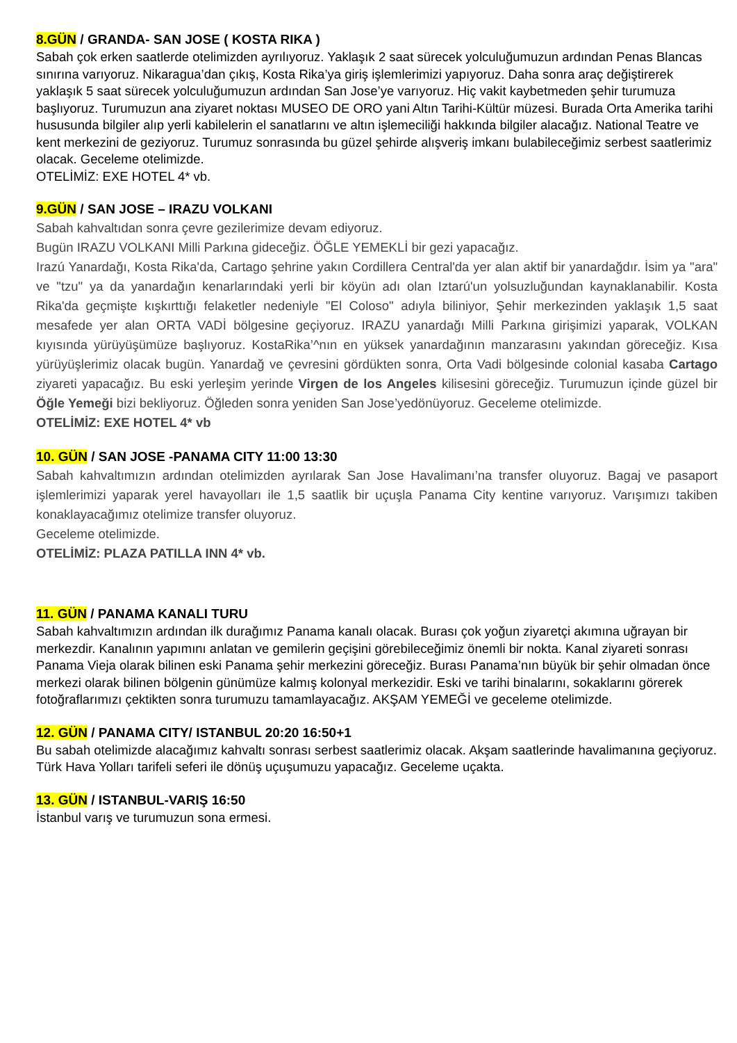8.GÜN / GRANDA- SAN JOSE ( KOSTA RIKA )
Sabah çok erken saatlerde otelimizden ayrılıyoruz. Yaklaşık 2 saat sürecek yolculuğumuzun ardından Penas Blancas sınırına varıyoruz. Nikaragua’dan çıkış, Kosta Rika’ya giriş işlemlerimizi yapıyoruz. Daha sonra araç değiştirerek yaklaşık 5 saat sürecek yolculuğumuzun ardından San Jose’ye varıyoruz. Hiç vakit kaybetmeden şehir turumuza başlıyoruz. Turumuzun ana ziyaret noktası MUSEO DE ORO yani Altın Tarihi-Kültür müzesi. Burada Orta Amerika tarihi hususunda bilgiler alıp yerli kabilelerin el sanatlarını ve altın işlemeciliği hakkında bilgiler alacağız. National Teatre ve kent merkezini de geziyoruz. Turumuz sonrasında bu güzel şehirde alışveriş imkanı bulabileceğimiz serbest saatlerimiz olacak. Geceleme otelimizde.
OTELİMİZ: EXE HOTEL 4* vb.
9.GÜN / SAN JOSE – IRAZU VOLKANI
Sabah kahvaltıdan sonra çevre gezilerimize devam ediyoruz.
Bugün IRAZU VOLKANI Milli Parkına gideceğiz. ÖĞLE YEMEKLİ bir gezi yapacağız.
Irazú Yanardağı, Kosta Rika'da, Cartago şehrine yakın Cordillera Central'da yer alan aktif bir yanardağdır. İsim ya "ara" ve "tzu" ya da yanardağın kenarlarındaki yerli bir köyün adı olan Iztarú'un yolsuzluğundan kaynaklanabilir. Kosta Rika'da geçmişte kışkırttığı felaketler nedeniyle "El Coloso" adıyla biliniyor, Şehir merkezinden yaklaşık 1,5 saat mesafede yer alan ORTA VADİ bölgesine geçiyoruz. IRAZU yanardağı Milli Parkına girişimizi yaparak, VOLKAN kıyısında yürüyüşümüze başlıyoruz. KostaRika’^nın en yüksek yanardağının manzarasını yakından göreceğiz. Kısa yürüyüşlerimiz olacak bugün. Yanardağ ve çevresini gördükten sonra, Orta Vadi bölgesinde colonial kasaba Cartago ziyareti yapacağız. Bu eski yerleşim yerinde Virgen de los Angeles kilisesini göreceğiz. Turumuzun içinde güzel bir Öğle Yemeği bizi bekliyoruz. Öğleden sonra yeniden San Jose’yedönüyoruz. Geceleme otelimizde.
OTELİMİZ: EXE HOTEL 4* vb
10. GÜN / SAN JOSE -PANAMA CITY 11:00 13:30
Sabah kahvaltımızın ardından otelimizden ayrılarak San Jose Havalimanı’na transfer oluyoruz. Bagaj ve pasaport işlemlerimizi yaparak yerel havayolları ile 1,5 saatlik bir uçuşla Panama City kentine varıyoruz. Varışımızı takiben konaklayacağımız otelimize transfer oluyoruz.
Geceleme otelimizde.
OTELİMİZ: PLAZA PATILLA INN 4* vb.
11. GÜN / PANAMA KANALI TURU
Sabah kahvaltımızın ardından ilk durağımız Panama kanalı olacak. Burası çok yoğun ziyaretçi akımına uğrayan bir merkezdir. Kanalının yapımını anlatan ve gemilerin geçişini görebileceğimiz önemli bir nokta. Kanal ziyareti sonrası Panama Vieja olarak bilinen eski Panama şehir merkezini göreceğiz. Burası Panama’nın büyük bir şehir olmadan önce merkezi olarak bilinen bölgenin günümüze kalmış kolonyal merkezidir. Eski ve tarihi binalarını, sokaklarını görerek fotoğraflarımızı çektikten sonra turumuzu tamamlayacağız. AKŞAM YEMEĞİ ve geceleme otelimizde.
12. GÜN / PANAMA CITY/ ISTANBUL 20:20 16:50+1
Bu sabah otelimizde alacağımız kahvaltı sonrası serbest saatlerimiz olacak. Akşam saatlerinde havalimanına geçiyoruz. Türk Hava Yolları tarifeli seferi ile dönüş uçuşumuzu yapacağız. Geceleme uçakta.
13. GÜN / ISTANBUL-VARIŞ 16:50
İstanbul varış ve turumuzun sona ermesi.